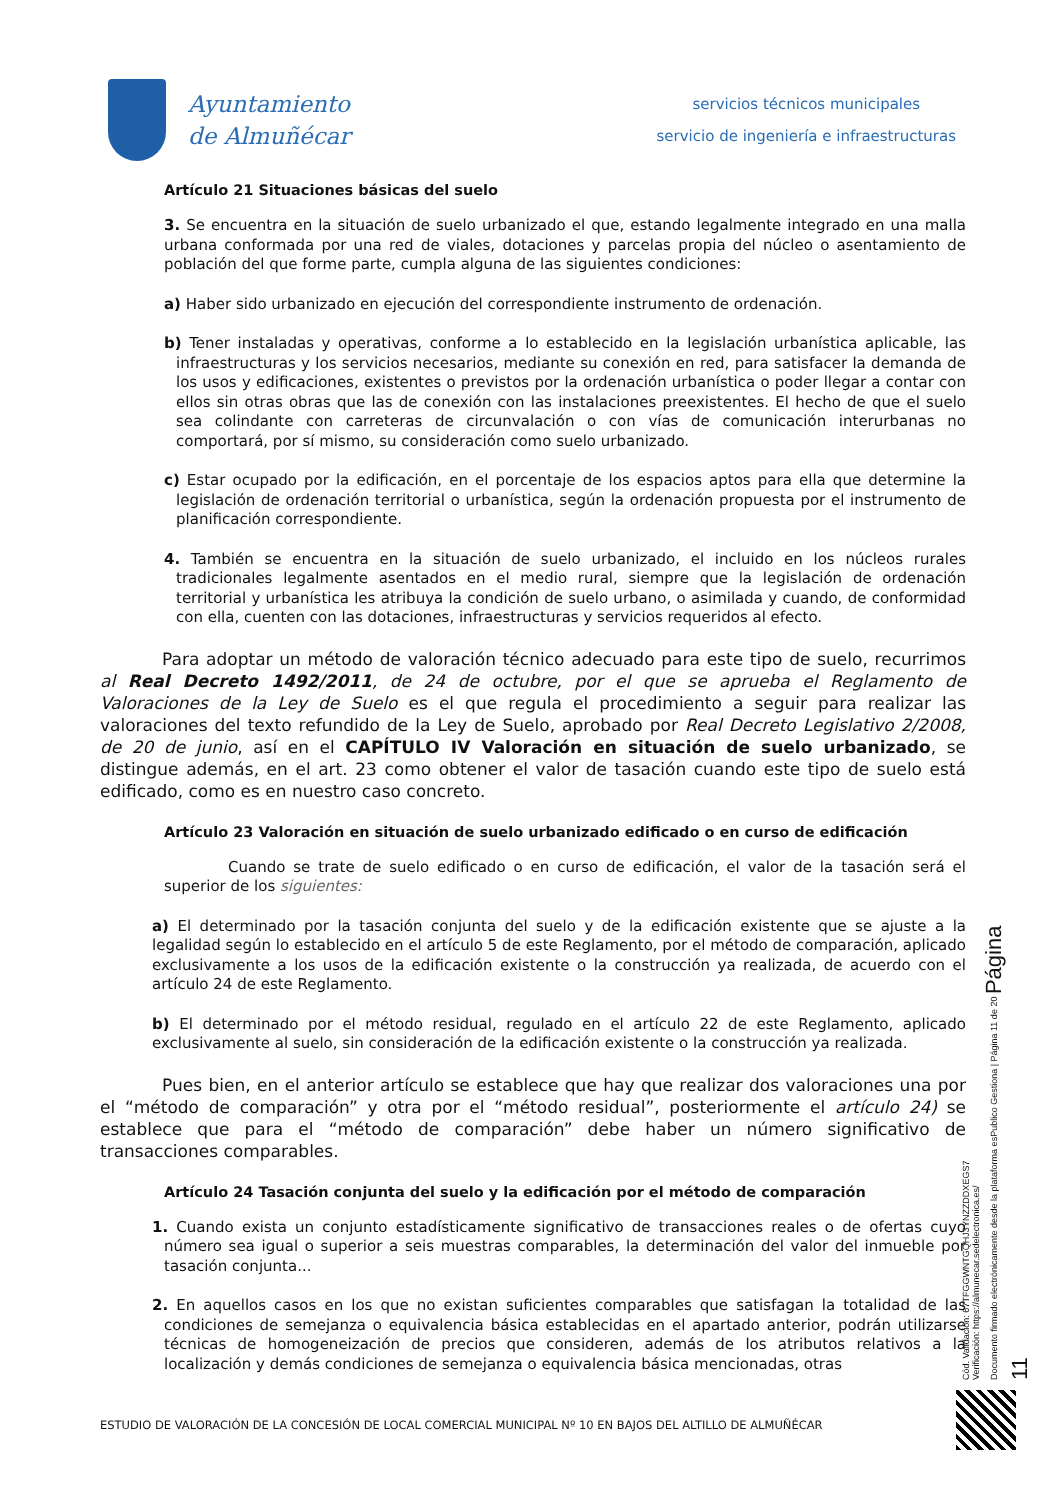Ayuntamiento
de Almuñécar
servicios técnicos municipales
servicio de ingeniería e infraestructuras
Artículo 21 Situaciones básicas del suelo
3. Se encuentra en la situación de suelo urbanizado el que, estando legalmente integrado en una malla urbana conformada por una red de viales, dotaciones y parcelas propia del núcleo o asentamiento de población del que forme parte, cumpla alguna de las siguientes condiciones:
a) Haber sido urbanizado en ejecución del correspondiente instrumento de ordenación.
b) Tener instaladas y operativas, conforme a lo establecido en la legislación urbanística aplicable, las infraestructuras y los servicios necesarios, mediante su conexión en red, para satisfacer la demanda de los usos y edificaciones, existentes o previstos por la ordenación urbanística o poder llegar a contar con ellos sin otras obras que las de conexión con las instalaciones preexistentes. El hecho de que el suelo sea colindante con carreteras de circunvalación o con vías de comunicación interurbanas no comportará, por sí mismo, su consideración como suelo urbanizado.
c) Estar ocupado por la edificación, en el porcentaje de los espacios aptos para ella que determine la legislación de ordenación territorial o urbanística, según la ordenación propuesta por el instrumento de planificación correspondiente.
4. También se encuentra en la situación de suelo urbanizado, el incluido en los núcleos rurales tradicionales legalmente asentados en el medio rural, siempre que la legislación de ordenación territorial y urbanística les atribuya la condición de suelo urbano, o asimilada y cuando, de conformidad con ella, cuenten con las dotaciones, infraestructuras y servicios requeridos al efecto.
Para adoptar un método de valoración técnico adecuado para este tipo de suelo, recurrimos al Real Decreto 1492/2011, de 24 de octubre, por el que se aprueba el Reglamento de Valoraciones de la Ley de Suelo es el que regula el procedimiento a seguir para realizar las valoraciones del texto refundido de la Ley de Suelo, aprobado por Real Decreto Legislativo 2/2008, de 20 de junio, así en el CAPÍTULO IV Valoración en situación de suelo urbanizado, se distingue además, en el art. 23 como obtener el valor de tasación cuando este tipo de suelo está edificado, como es en nuestro caso concreto.
Artículo 23 Valoración en situación de suelo urbanizado edificado o en curso de edificación
Cuando se trate de suelo edificado o en curso de edificación, el valor de la tasación será el superior de los siguientes:
a) El determinado por la tasación conjunta del suelo y de la edificación existente que se ajuste a la legalidad según lo establecido en el artículo 5 de este Reglamento, por el método de comparación, aplicado exclusivamente a los usos de la edificación existente o la construcción ya realizada, de acuerdo con el artículo 24 de este Reglamento.
b) El determinado por el método residual, regulado en el artículo 22 de este Reglamento, aplicado exclusivamente al suelo, sin consideración de la edificación existente o la construcción ya realizada.
Pues bien, en el anterior artículo se establece que hay que realizar dos valoraciones una por el “método de comparación” y otra por el “método residual”, posteriormente el artículo 24) se establece que para el “método de comparación” debe haber un número significativo de transacciones comparables.
Artículo 24 Tasación conjunta del suelo y la edificación por el método de comparación
1. Cuando exista un conjunto estadísticamente significativo de transacciones reales o de ofertas cuyo número sea igual o superior a seis muestras comparables, la determinación del valor del inmueble por tasación conjunta...
2. En aquellos casos en los que no existan suficientes comparables que satisfagan la totalidad de las condiciones de semejanza o equivalencia básica establecidas en el apartado anterior, podrán utilizarse técnicas de homogeneización de precios que consideren, además de los atributos relativos a la localización y demás condiciones de semejanza o equivalencia básica mencionadas, otras
Cód. Validación: 67TFGGWNTGQHJ3YNZZDDXEGS7
Verificación: https://almunecar.sedelectronica.es/
Documento firmado electrónicamente desde la plataforma esPublico Gestiona | Página 11 de 20 Página 11
ESTUDIO DE VALORACIÓN DE LA CONCESIÓN DE LOCAL COMERCIAL MUNICIPAL Nº 10 EN BAJOS DEL ALTILLO DE ALMUÑÉCAR